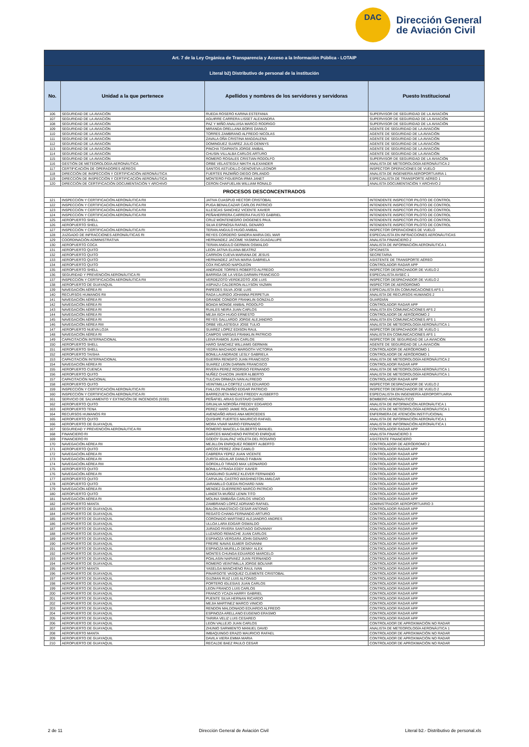DAC
Dirección General
de Aviación Civil
| Art. 7 de la Ley Orgánica de Transparencia y Acceso a la Información Pública - LOTAIP | | | |
| Literal b2) Distributivo de personal de la institución | | | |
| No. | Unidad a la que pertenece | Apellidos y nombres de los servidores y servidoras | Puesto Institucional |
| 106 | SEGURIDAD DE LA AVIACIÓN | RUEDA ROSERO KARINA ESTEFANIA | SUPERVISOR DE SEGURIDAD DE LA AVIACIÓN |
| 107 | SEGURIDAD DE LA AVIACIÓN | AGUIRRE CARRERA LISSET ALEXANDRA | SUPERVISOR DE SEGURIDAD DE LA AVIACIÓN |
| 108 | SEGURIDAD DE LA AVIACIÓN | PAZ Y MIÑO ANALUISA MARCO RODRIGO | SUPERVISOR DE SEGURIDAD DE LA AVIACIÓN |
| 109 | SEGURIDAD DE LA AVIACIÓN | MIRANDA ORELLANA BORIS DANILO | AGENTE DE SEGURIDAD DE LA AVIACIÓN |
| 110 | SEGURIDAD DE LA AVIACIÓN | TORRES ZAMBRANO ALFREDO NICOLAS | AGENTE DE SEGURIDAD DE LA AVIACIÓN |
| 111 | SEGURIDAD DE LA AVIACIÓN | ZAVALA OÑA CRISTINA MAGDALENA | AGENTE DE SEGURIDAD DE LA AVIACIÓN |
| 112 | SEGURIDAD DE LA AVIACIÓN | DOMINGUEZ SUAREZ JULIO DENNYS | AGENTE DE SEGURIDAD DE LA AVIACIÓN |
| 113 | SEGURIDAD DE LA AVIACIÓN | PINCHA TOAPANTA JORGE ANIBAL | AGENTE DE SEGURIDAD DE LA AVIACIÓN |
| 114 | SEGURIDAD DE LA AVIACIÓN | CHUSIN VILLALBA CARLOS ARTURO | AGENTE DE SEGURIDAD DE LA AVIACIÓN |
| 115 | SEGURIDAD DE LA AVIACIÓN | ROMERO ROSALES CRISTIAN RODOLFO | SUPERVISOR DE SEGURIDAD DE LA AVIACIÓN |
| 116 | GESTIÓN DE METEOROLOGÍA AERONÁUTICA | ORBE VELASTEGUI NIKITH ALEXANDER | ANALISTA DE METEOROLOGÍA AERONÁUTICA 2 |
| 117 | CERTIFICACIÓN DE OPERADORES AÉREOS | SANTOS ASTUDILLO GENOVEVA LEONOR | INSPECTOR OPERACIONES DE VUELO |
| 118 | DIRECCIÓN DE INSPECCIÓN Y CERTIFICACIÓN AERONÁUTICA | FUERTES PAZMIÑO DIEGO ORLANDO | ANALISTA DE INGENIERÍA AEROPORTUARIA 1 |
| 119 | DIRECCIÓN DE INSPECCIÓN Y CERTIFICACIÓN AERONÁUTICA | MONTERO FIGUEROA IRMA JANET | ESPECIALISTA DE TRANSPORTE AÉREO 1 |
| 120 | DIRECCIÓN DE CERTIFICACIÓN DOCUMENTACIÓN Y ARCHIVO | CERON CHAFUELAN WILLIAM RONALD | ANALISTA DOCUMENTACIÓN Y ARCHIVO 2 |
| PROCESOS DESCONCENTRADOS | | | |
| 121 | INSPECCIÓN Y CERTIFICACIÓN AERONÁUTICA RII | JATIVA CUASPUD HECTOR CRISTOBAL | INTENDENTE INSPECTOR PILOTO DE CONTROL |
| 122 | INSPECCIÓN Y CERTIFICACIÓN AERONÁUTICA RII | PUGA BENALCAZAR CARLOS PATRICIO | INTENDENTE INSPECTOR PILOTO DE CONTROL |
| 123 | INSPECCIÓN Y CERTIFICACIÓN AERONÁUTICA RII | ILLESCAS SANCHEZ VICENTE XAVIER | INTENDENTE INSPECTOR PILOTO DE CONTROL |
| 124 | INSPECCIÓN Y CERTIFICACIÓN AERONÁUTICA RII | PEÑAHERRERA CARRERA FAUSTO GABRIEL | INTENDENTE INSPECTOR PILOTO DE CONTROL |
| 125 | AEROPUERTO SHELL | CRUZ MONTENEGRO DIOGENES PAUL | INTENDENTE INSPECTOR PILOTO DE CONTROL |
| 126 | AEROPUERTO SHELL | SILVA ESPINOSA RAFAEL GENARO | INTENDENTE INSPECTOR PILOTO DE CONTROL |
| 127 | INSPECCIÓN Y CERTIFICACIÓN AERONÁUTICA RI | TERAN ANGULO HUGO ANIBAL | INSPECTOR OPERACIONES DE VUELO |
| 128 | JUZGADO DE INFRACCIONES AERONÁUTICAS RI | REYES CORDERO SANDRA MARIA DEL MAR | ESPECIALISTA EN INFRACCIONES AERONÁUTICAS |
| 129 | COORDINACIÓN ADMINISTRATIVA | HERNANDEZ JACOME YASMINA GUADALUPE | ANALISTA FINANCIERO 2 |
| 130 | AEROPUERTO COCA | TERAN ANGULO GERMAN OSWALDO | ANALISTA DE INFORMACIÓN AERONÁUTICA 1 |
| 131 | AEROPUERTO QUITO | LEON JATIVA ELIANA BEATRIZ | OFICINISTA |
| 132 | AEROPUERTO QUITO | CARRION CUEVA MARIANA DE JESUS | SECRETARIA |
| 133 | AEROPUERTO QUITO | HERNANDEZ JATIVA MARIA GABRIELA | ASISTENTE DE TRANSPORTE AÉREO |
| 134 | AEROPUERTO QUITO | COX RICARDO NAPOLEON | CONTROLADOR RADAR APP |
| 135 | AEROPUERTO SHELL | ANDRADE TORRES ROBERTO ALFREDO | INSPECTOR DESPACHADOR DE VUELO 2 |
| 136 | SEGURIDAD Y PREVENCIÓN AERONÁUTICA RI | BARRIGA DE LA VEGA DARWIN FRANCISCO | ESPECIALISTA AVSEC 1 |
| 137 | INSPECCIÓN Y CERTIFICACIÓN AERONÁUTICA RII | VERDEZOTO VERDEZOTO JOE LUIS | INSPECTOR DESPACHADOR DE VUELO 2 |
| 138 | AEROPUERTO DE GUAYAQUIL | ASPIAZU CALDERON ALLYSON YAZMIN | INSPECTOR DE AERÓDROMO |
| 139 | NAVEGACIÓN AÉREA RI | PAREDES SILVA JOSE LUIS | ESPECIALISTA EN COMUNICACIONES AFS 1 |
| 140 | RECURSOS HUMANOS RII | RADA LAURIDO JOHANNA PERPETUA | ANALISTA DE RECURSOS HUMANOS 2 |
| 141 | NAVEGACIÓN AÉREA RI | GRANDE CONDOR FRANKLIN GONZALO | GUARDIÁN |
| 142 | NAVEGACIÓN AÉREA RI | BOADA MONGE ANIBAL RODOLFO | CONTROLADOR RADAR APP |
| 143 | NAVEGACIÓN AÉREA RI | RUALES NEIRA JUAN CARLOS | ANALISTA EN COMUNICACIONES AFS 2 |
| 144 | NAVEGACIÓN AÉREA RI | MEJIA ISCH HUGO ERNESTO | CONTROLADOR DE AERÓDROMO 2 |
| 145 | NAVEGACIÓN AÉREA RI | REYES GALLARDO JORGE ALEJANDRO | ANALISTA EN COMUNICACIONES AFS 1 |
| 146 | NAVEGACIÓN AÉREA RIII | ORBE VELASTEGUI JOSE TULIO | ANALISTA DE METEOROLOGÍA AERONÁUTICA 1 |
| 147 | AEROPUERTO NUEVA LOJA | SUAREZ LOPEZ EDISON RAUL | INSPECTOR DESPACHADOR DE VUELO 1 |
| 148 | NAVEGACIÓN AÉREA RI | CAMPOS VARGAS FRANKLIN PATRICIO | ANALISTA EN COMUNICACIONES AFS 1 |
| 149 | CAPACITACIÓN INTERNACIONAL | LEIVA RAMOS JUAN CARLOS | INSPECTOR DE SEGURIDAD DE LA AVIACIÓN |
| 150 | AEROPUERTO SHELL | HARO SANCHEZ WILLIAMS GERMAN | AGENTE DE SEGURIDAD DE LA AVIACIÓN |
| 151 | AEROPUERTO SHELL | YEDRA MACHADO MARGOTH VICTORIA | CONTROLADOR DE AERÓDROMO 1 |
| 152 | AEROPUERTO TAISHA | BONILLA ANDRADE LESLY GABRIELA | CONTROLADOR DE AERÓDROMO 1 |
| 153 | CAPACITACIÓN INTERNACIONAL | GUERRA RENGIFO JUAN FRANCISCO | ANALISTA DE METEOROLOGÍA AERONÁUTICA 2 |
| 154 | NAVEGACIÓN AÉREA RI | SUAREZ LEON DARWIN FRANCISCO | CONTROLADOR RADAR APP |
| 155 | AEROPUERTO CUENCA | RIVERA PEREZ RODRIGO FERNANDO | ANALISTA DE METEOROLOGÍA AERONÁUTICA 1 |
| 156 | AEROPUERTO QUITO | NUÑEZ CHACON JAVIER ALBERTO | ANALISTA DE METEOROLOGÍA AERONÁUTICA 1 |
| 157 | CAPACITACIÓN NACIONAL | TULCAN ORMAZA IVAN ALFREDO | CONTROLADOR RADAR APP |
| 158 | AEROPUERTO QUITO | VEINTIMILLA CORTEZ LUIS EDUARDO | INSPECTOR DESPACHADOR DE VUELO 2 |
| 159 | INSPECCIÓN Y CERTIFICACIÓN AERONÁUTICA RI | FIALLOS PAZMIÑO EDGAR PATRICIO | INSPECTOR DESPACHADOR DE VUELO 2 |
| 160 | INSPECCIÓN Y CERTIFICACIÓN AERONÁUTICA RI | BARREZUETA MACIAS FREDDY AUSBERTO | ESPECIALISTA EN INGENIERÍA AEROPORTUARIA |
| 161 | SERVICIO DE SALVAMENTO Y EXTINCIÓN DE INCENDIOS (SSEI) | PEÑAFIEL ARIAS GUSTAVO DARIO | BOMBERO AERONÁUTICO |
| 162 | AEROPUERTO QUITO | GRIJALVA NOROÑA FREDDY EDGARDO | ANALISTA DE INFORMACIÓN AERONÁUTICA 1 |
| 163 | AEROPUERTO TENA | PEREZ HARO JAIME ROLANDO | ANALISTA DE METEOROLOGÍA AERONÁUTICA 1 |
| 164 | RECURSOS HUMANOS RII | AVENDAÑO ARIAS ANA MERCEDES | ENFERMERA DE ATENCIÓN INSTITUCIONAL |
| 165 | AEROPUERTO QUITO | QUISHPE FUERTES MAURICIO RAFAEL | ANALISTA DE INFORMACIÓN AERONÁUTICA 1 |
| 166 | AEROPUERTO DE GUAYAQUIL | MORA VIVAR MARIO FERNANDO | ANALISTA DE INFORMACIÓN AERONÁUTICA 1 |
| 167 | SEGURIDAD Y PREVENCIÓN AERONÁUTICA RII | ROMERO IMAICELA GILBERTO MANUEL | CONTROLADOR RADAR APP |
| 168 | FINANCIERO RI | GARCES MANCHENO PATRICIO ENRIQUE | ANALISTA FINANCIERO 3 |
| 169 | FINANCIERO RI | GODOY GUALPAZ VIOLETA DEL ROSARIO | ASISTENTE FINANCIERO |
| 170 | NAVEGACIÓN AÉREA RII | MEJILLON ENRIQUEZ ROBERT ALBERTO | CONTROLADOR DE AERÓDROMO 2 |
| 171 | AEROPUERTO QUITO | ARCOS PEREZ JONI CAMILO | CONTROLADOR RADAR APP |
| 172 | NAVEGACIÓN AÉREA RI | CABRERA YEPEZ JUAN VICENTE | CONTROLADOR RADAR APP |
| 173 | NAVEGACIÓN AÉREA RI | ZURITA AGUILAR DANILO FABIAN | CONTROLADOR RADAR APP |
| 174 | NAVEGACIÓN AÉREA RIII | GORDILLO TIRADO MAX LEONARDO | CONTROLADOR RADAR APP |
| 175 | AEROPUERTO QUITO | BONILLA FRAGA EDDY XAVIER | CONTROLADOR RADAR APP |
| 176 | NAVEGACIÓN AÉREA RI | SANGUINO SUAREZ KLEVER FERNANDO | CONTROLADOR RADAR APP |
| 177 | AEROPUERTO QUITO | CARVAJAL CASTRO WASHINGTON AMILCAR | CONTROLADOR RADAR APP |
| 178 | AEROPUERTO QUITO | JARAMILLO OJEDA RICHARD IVAN | CONTROLADOR RADAR APP |
| 179 | NAVEGACIÓN AÉREA RI | MENDEZ GUERRERO MARCO PATRICIO | CONTROLADOR RADAR APP |
| 180 | AEROPUERTO QUITO | LANDETA MUÑOZ LENIN TITO | CONTROLADOR RADAR APP |
| 181 | NAVEGACIÓN AÉREA RI | MOLINA SIMBAÑA CARLOS VINICIO | CONTROLADOR RADAR APP |
| 182 | AEROPUERTO MANTA | ZAMBRANO LOPEZ ADRIANO RAFAEL | ADMINISTRADOR AEROPORTUARIO 3 |
| 183 | AEROPUERTO DE GUAYAQUIL | BALON ANASTACIO CESAR ANTONIO | CONTROLADOR RADAR APP |
| 184 | AEROPUERTO DE GUAYAQUIL | REGATO CHANG FERNANDO ARTURO | CONTROLADOR RADAR APP |
| 185 | AEROPUERTO DE GUAYAQUIL | CORONADO MARTINEZ ALEJANDRO ANDRES | CONTROLADOR RADAR APP |
| 186 | AEROPUERTO DE GUAYAQUIL | ULLOA LARA EDGAR OSWALDO | CONTROLADOR RADAR APP |
| 187 | AEROPUERTO DE GUAYAQUIL | JURADO RIVERA SANTIAGO GIOVANNY | CONTROLADOR RADAR APP |
| 188 | AEROPUERTO DE GUAYAQUIL | LUZARDO REMACHE JUAN CARLOS | CONTROLADOR RADAR APP |
| 189 | AEROPUERTO DE GUAYAQUIL | ESPINOZA VERGARA JOHN GENARO | CONTROLADOR RADAR APP |
| 190 | AEROPUERTO DE GUAYAQUIL | FREIRE NAVAS ELMER GIOVANNI | CONTROLADOR RADAR APP |
| 191 | AEROPUERTO DE GUAYAQUIL | ESPINOZA MURILLO DENNY ALEX | CONTROLADOR RADAR APP |
| 192 | AEROPUERTO DE GUAYAQUIL | MONTES CHUNGA EDUARDO MARCELO | CONTROLADOR RADAR APP |
| 193 | AEROPUERTO DE GUAYAQUIL | POALASIN NARVAEZ JUAN FERNANDO | CONTROLADOR RADAR APP |
| 194 | AEROPUERTO DE GUAYAQUIL | ROMERO VEINTIMILLA JORGE BOLIVAR | CONTROLADOR RADAR APP |
| 195 | AEROPUERTO MANTA | YASELGA MANCHENO RAUL IVAN | CONTROLADOR RADAR APP |
| 196 | AEROPUERTO DE GUAYAQUIL | PINARGOTE VASQUEZ CLEMENTE CRISTOBAL | CONTROLADOR RADAR APP |
| 197 | AEROPUERTO DE GUAYAQUIL | GUZMAN RUIZ LUIS ALFONSO | CONTROLADOR RADAR APP |
| 198 | AEROPUERTO DE GUAYAQUIL | PORTERO IGLESIAS JUAN CARLOS | CONTROLADOR RADAR APP |
| 199 | AEROPUERTO DE GUAYAQUIL | LEON FRANCO LUIS CARLOS | CONTROLADOR RADAR APP |
| 200 | AEROPUERTO DE GUAYAQUIL | FRANCO YCAZA HARRY GABRIEL | CONTROLADOR RADAR APP |
| 201 | AEROPUERTO DE GUAYAQUIL | PUENTE SILVA HERNAN RICARDO | CONTROLADOR RADAR APP |
| 202 | AEROPUERTO DE GUAYAQUIL | MEJIA MARTINEZ MARCO VINICIO | CONTROLADOR RADAR APP |
| 203 | AEROPUERTO DE GUAYAQUIL | RENDON MALDONADO EDUARDO ALFREDO | CONTROLADOR RADAR APP |
| 204 | AEROPUERTO DE GUAYAQUIL | ESPINOZA ARELLANO EUGENIO ERASMO | CONTROLADOR RADAR APP |
| 205 | AEROPUERTO DE GUAYAQUIL | TARIRA VELIZ LUIS CESAREO | CONTROLADOR RADAR APP |
| 206 | AEROPUERTO DE GUAYAQUIL | LEON VALLEJO JUAN CARLOS | CONTROLADOR DE APROXIMACIÓN NO RADAR |
| 207 | AEROPUERTO DE GUAYAQUIL | ZHUNIO SARMIENTO MANUEL DAVID | ANALISTA DE METEOROLOGÍA AERONÁUTICA 1 |
| 208 | AEROPUERTO MANTA | IMBAQUINGO ERAZO MAURICIO RAFAEL | CONTROLADOR DE APROXIMACIÓN NO RADAR |
| 209 | AEROPUERTO DE GUAYAQUIL | DAVILA VIERA EMMA MARIA | CONTROLADOR DE APROXIMACIÓN NO RADAR |
| 210 | AEROPUERTO DE GUAYAQUIL | RECALDE BAEZ PAULO CESAR | CONTROLADOR DE APROXIMACIÓN NO RADAR |
2 de 11 Dirección General de Aviación Civil Literal b2.- Distributivo de personal.xls